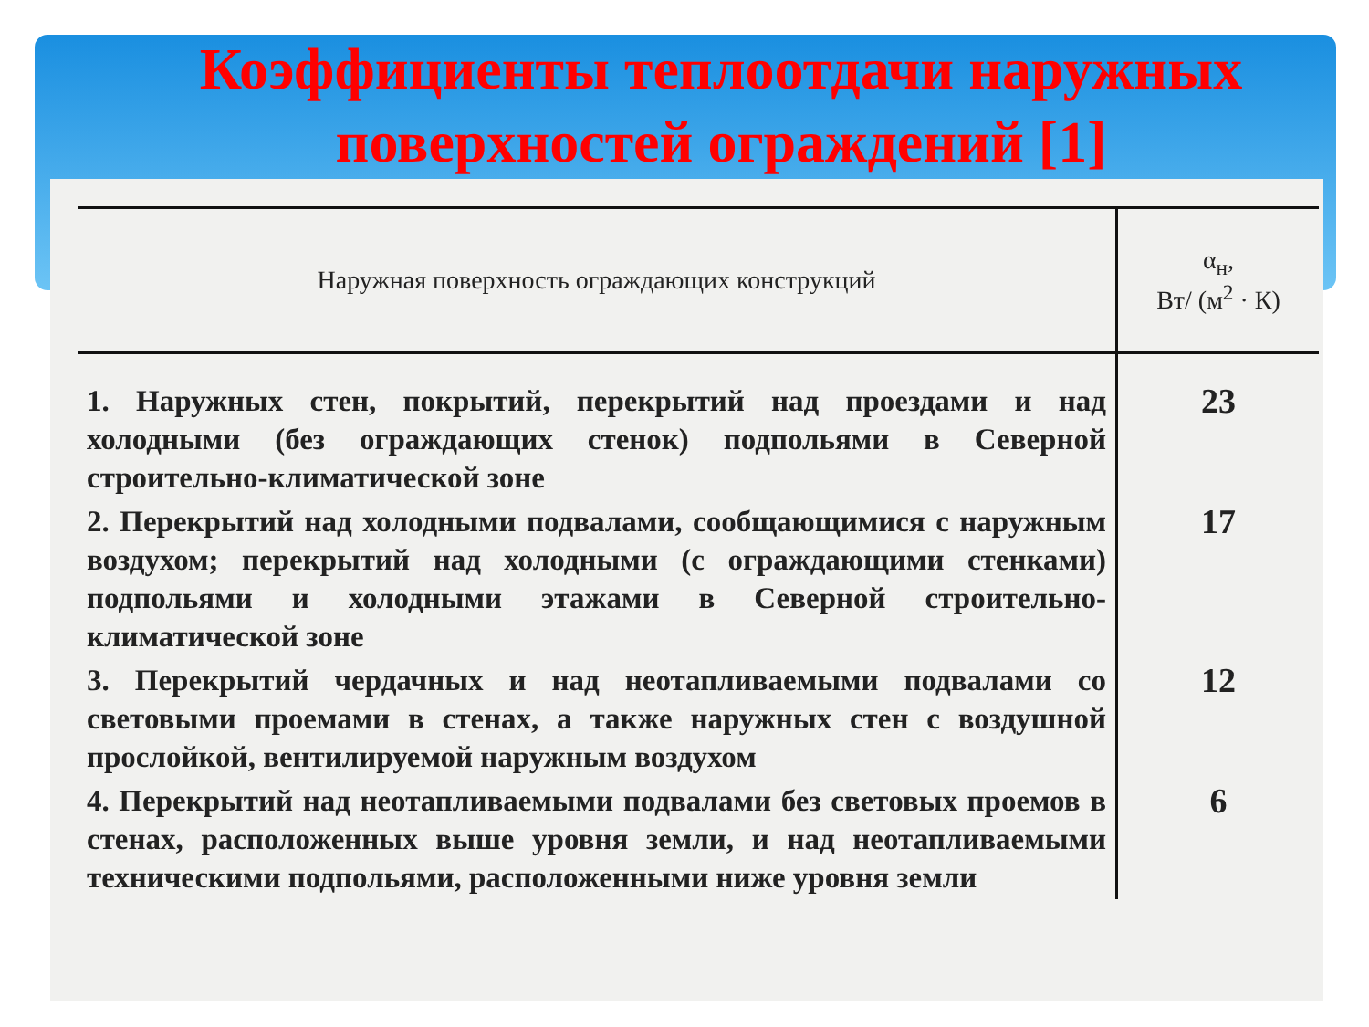Коэффициенты теплоотдачи наружных поверхностей ограждений [1]
| Наружная поверхность ограждающих конструкций | α<sub>н</sub>, Вт/ (м<sup>2</sup> · К) |
| --- | --- |
| 1. Наружных стен, покрытий, перекрытий над проездами и над холодными (без ограждающих стенок) подпольями в Северной строительно-климатической зоне | 23 |
| 2. Перекрытий над холодными подвалами, сообщающимися с наружным воздухом; перекрытий над холодными (с ограждающими стенками) подпольями и холодными этажами в Северной строительно-климатической зоне | 17 |
| 3. Перекрытий чердачных и над неотапливаемыми подвалами со световыми проемами в стенах, а также наружных стен с воздушной прослойкой, вентилируемой наружным воздухом | 12 |
| 4. Перекрытий над неотапливаемыми подвалами без световых проемов в стенах, расположенных выше уровня земли, и над неотапливаемыми техническими подпольями, расположенными ниже уровня земли | 6 |